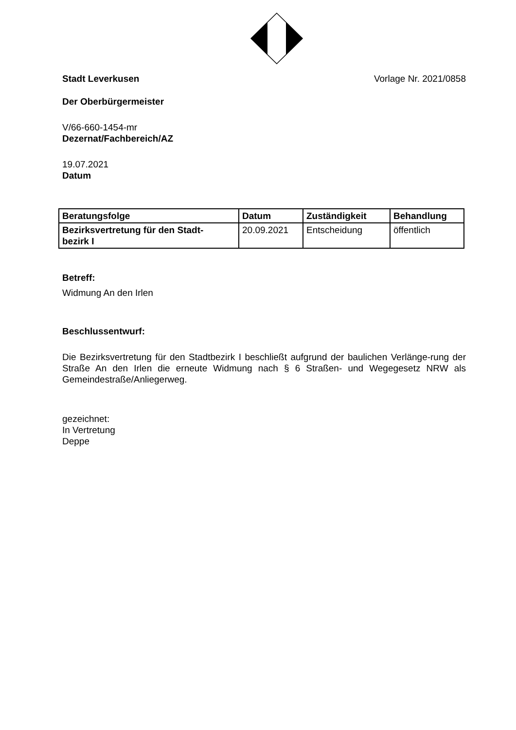Stadt Leverkusen Vorlage Nr. 2021/0858
Der Oberbürgermeister
V/66-660-1454-mr
Dezernat/Fachbereich/AZ
19.07.2021
Datum
| Beratungsfolge | Datum | Zuständigkeit | Behandlung |
| --- | --- | --- | --- |
| Bezirksvertretung für den Stadt- bezirk I | 20.09.2021 | Entscheidung | öffentlich |
Betreff:
Widmung An den Irlen
Beschlussentwurf:
Die Bezirksvertretung für den Stadtbezirk I beschließt aufgrund der baulichen Verlänge-rung der Straße An den Irlen die erneute Widmung nach § 6 Straßen- und Wegegesetz NRW als Gemeindestraße/Anliegerweg.
gezeichnet:
In Vertretung
Deppe